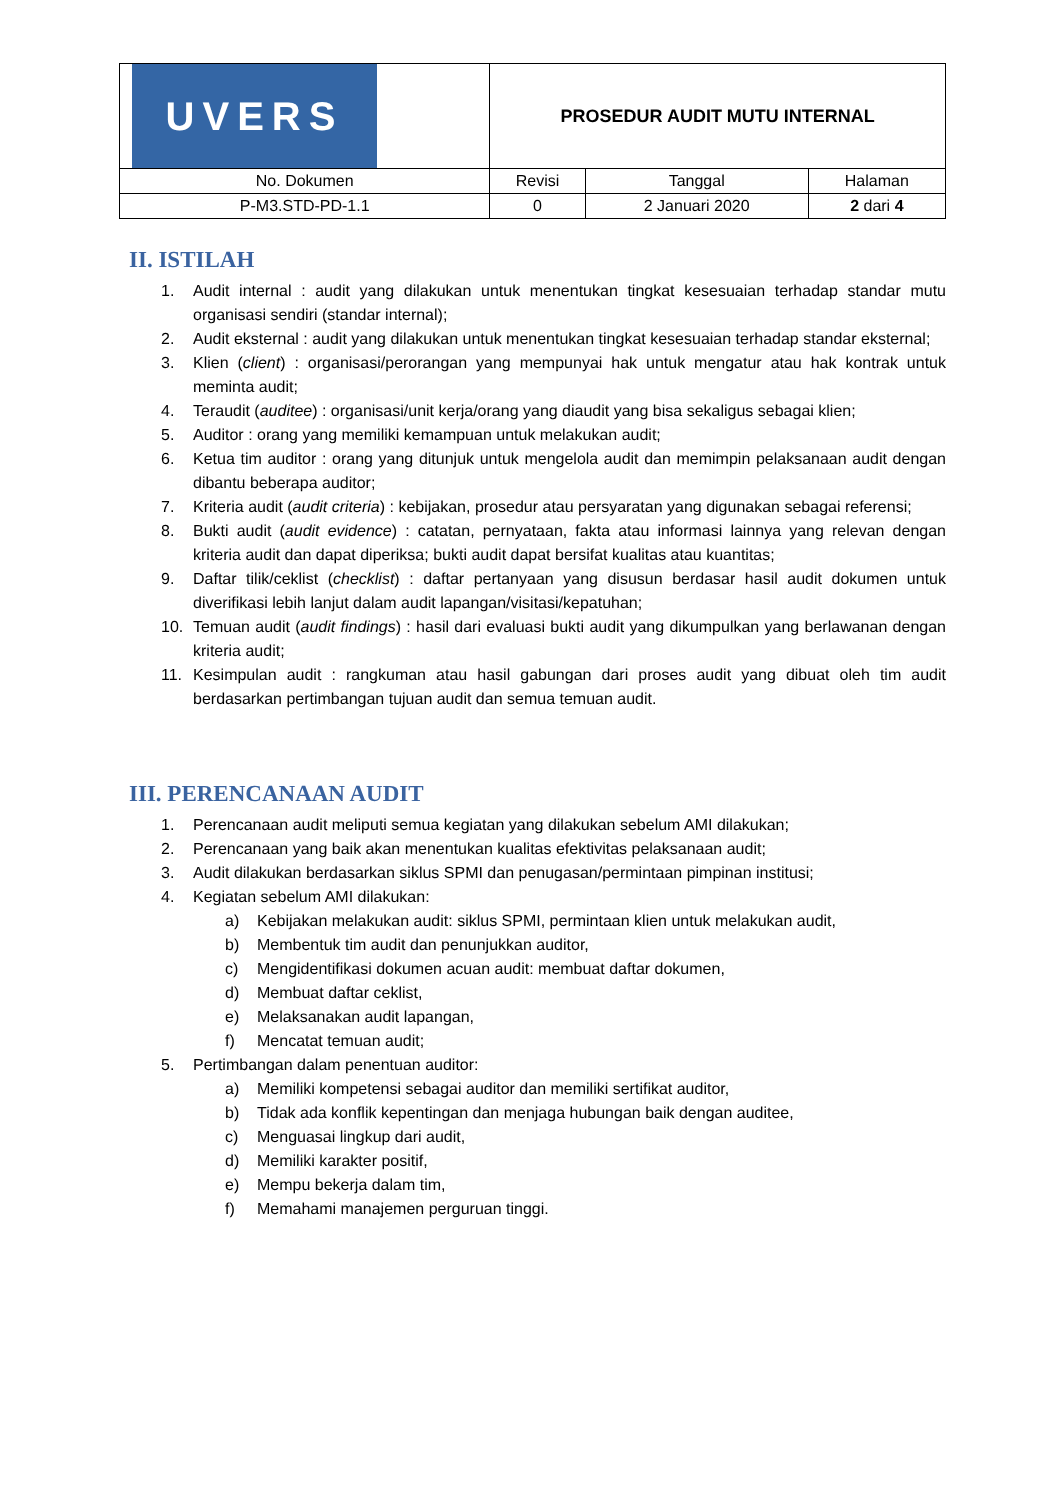| UVERS | PROSEDUR AUDIT MUTU INTERNAL | | |
| No. Dokumen | Revisi | Tanggal | Halaman |
| P-M3.STD-PD-1.1 | 0 | 2 Januari 2020 | 2 dari 4 |
II. ISTILAH
1. Audit internal : audit yang dilakukan untuk menentukan tingkat kesesuaian terhadap standar mutu organisasi sendiri (standar internal);
2. Audit eksternal : audit yang dilakukan untuk menentukan tingkat kesesuaian terhadap standar eksternal;
3. Klien (client) : organisasi/perorangan yang mempunyai hak untuk mengatur atau hak kontrak untuk meminta audit;
4. Teraudit (auditee) : organisasi/unit kerja/orang yang diaudit yang bisa sekaligus sebagai klien;
5. Auditor : orang yang memiliki kemampuan untuk melakukan audit;
6. Ketua tim auditor : orang yang ditunjuk untuk mengelola audit dan memimpin pelaksanaan audit dengan dibantu beberapa auditor;
7. Kriteria audit (audit criteria) : kebijakan, prosedur atau persyaratan yang digunakan sebagai referensi;
8. Bukti audit (audit evidence) : catatan, pernyataan, fakta atau informasi lainnya yang relevan dengan kriteria audit dan dapat diperiksa; bukti audit dapat bersifat kualitas atau kuantitas;
9. Daftar tilik/ceklist (checklist) : daftar pertanyaan yang disusun berdasar hasil audit dokumen untuk diverifikasi lebih lanjut dalam audit lapangan/visitasi/kepatuhan;
10. Temuan audit (audit findings) : hasil dari evaluasi bukti audit yang dikumpulkan yang berlawanan dengan kriteria audit;
11. Kesimpulan audit : rangkuman atau hasil gabungan dari proses audit yang dibuat oleh tim audit berdasarkan pertimbangan tujuan audit dan semua temuan audit.
III. PERENCANAAN AUDIT
1. Perencanaan audit meliputi semua kegiatan yang dilakukan sebelum AMI dilakukan;
2. Perencanaan yang baik akan menentukan kualitas efektivitas pelaksanaan audit;
3. Audit dilakukan berdasarkan siklus SPMI dan penugasan/permintaan pimpinan institusi;
4. Kegiatan sebelum AMI dilakukan:
a) Kebijakan melakukan audit: siklus SPMI, permintaan klien untuk melakukan audit,
b) Membentuk tim audit dan penunjukkan auditor,
c) Mengidentifikasi dokumen acuan audit: membuat daftar dokumen,
d) Membuat daftar ceklist,
e) Melaksanakan audit lapangan,
f) Mencatat temuan audit;
5. Pertimbangan dalam penentuan auditor:
a) Memiliki kompetensi sebagai auditor dan memiliki sertifikat auditor,
b) Tidak ada konflik kepentingan dan menjaga hubungan baik dengan auditee,
c) Menguasai lingkup dari audit,
d) Memiliki karakter positif,
e) Mempu bekerja dalam tim,
f) Memahami manajemen perguruan tinggi.